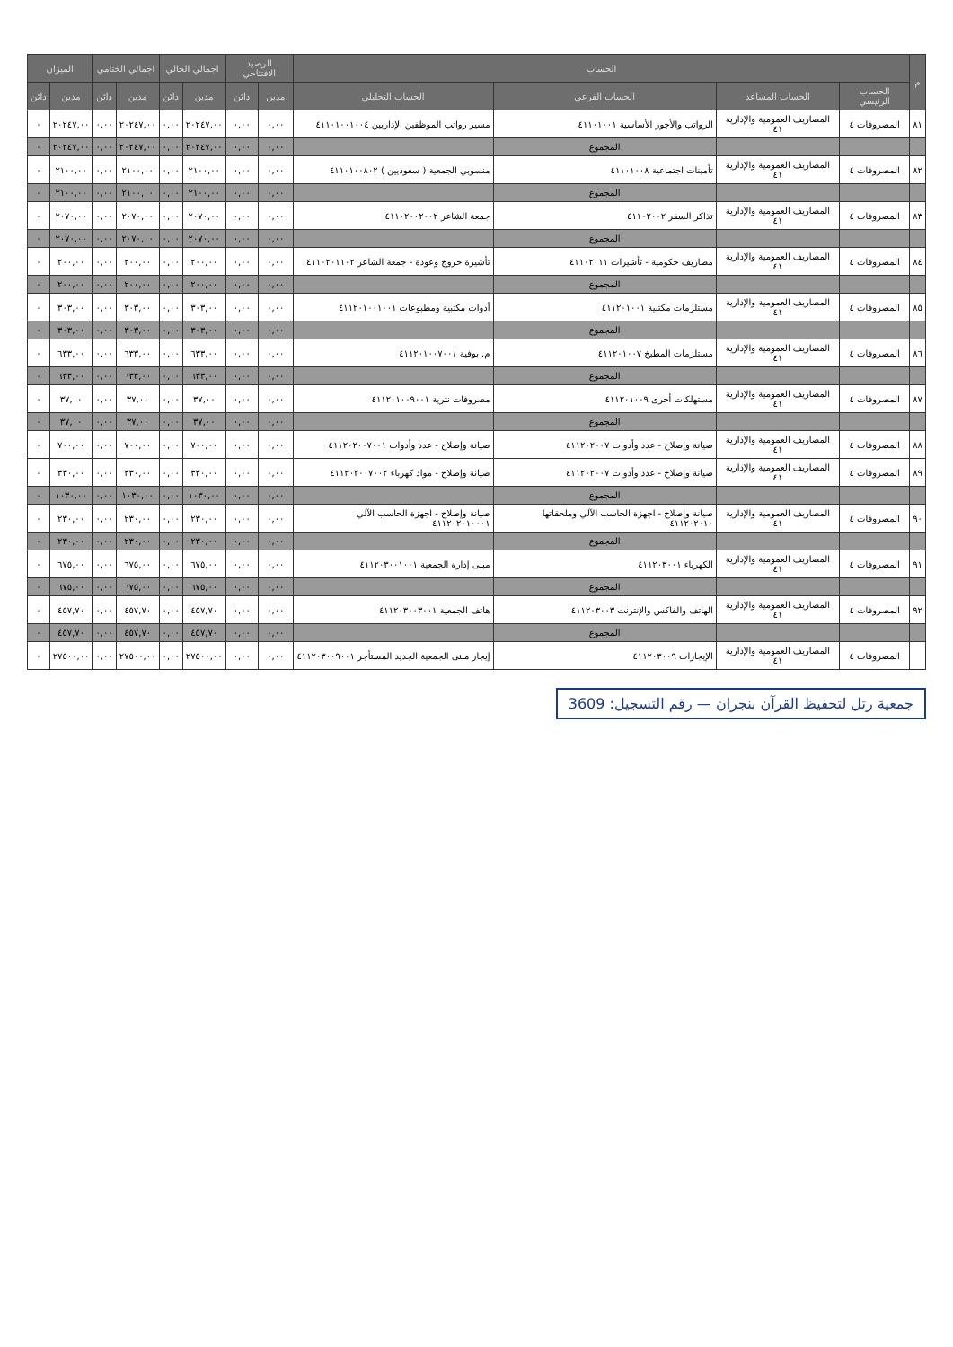| م | الحساب | | | | الرصيد الافتتاحي | | اجمالي الحالي | | اجمالي الختامي | | الميزان | |
| --- | --- | --- | --- | --- | --- | --- | --- | --- | --- | --- | --- | --- |
| | الحساب الرئيسي | الحساب المساعد | الحساب الفرعي | الحساب التحليلي | مدين | دائن | مدين | دائن | مدين | دائن | مدين | دائن |
| ٨١ | المصروفات ٤ | المصاريف العمومية والإدارية ٤١ | الرواتب والأجور الأساسية ٤١١٠١٠٠١ | مسير رواتب الموظفين الإداريين ٤١١٠١٠٠١٠٠٤ | ٠,٠٠ | ٠,٠٠ | ٢٠٢٤٧,٠٠ | ٠,٠٠ | ٢٠٢٤٧,٠٠ | ٠,٠٠ | ٢٠٢٤٧,٠٠ | ٠ |
| | | | المجموع | | ٠,٠٠ | ٠,٠٠ | ٢٠٢٤٧,٠٠ | ٠,٠٠ | ٢٠٢٤٧,٠٠ | ٠,٠٠ | ٢٠٢٤٧,٠٠ | ٠ |
| ٨٢ | المصروفات ٤ | المصاريف العمومية والإدارية ٤١ | تأمينات اجتماعية ٤١١٠١٠٠٨ | منسوبي الجمعية ( سعوديين ) ٤١١٠١٠٠٨٠٢ | ٠,٠٠ | ٠,٠٠ | ٢١٠٠,٠٠ | ٠,٠٠ | ٢١٠٠,٠٠ | ٠,٠٠ | ٢١٠٠,٠٠ | ٠ |
| | | | المجموع | | ٠,٠٠ | ٠,٠٠ | ٢١٠٠,٠٠ | ٠,٠٠ | ٢١٠٠,٠٠ | ٠,٠٠ | ٢١٠٠,٠٠ | ٠ |
| ٨٣ | المصروفات ٤ | المصاريف العمومية والإدارية ٤١ | تذاكر السفر ٤١١٠٢٠٠٢ | جمعة الشاعر ٤١١٠٢٠٠٢٠٠٢ | ٠,٠٠ | ٠,٠٠ | ٢٠٧٠,٠٠ | ٠,٠٠ | ٢٠٧٠,٠٠ | ٠,٠٠ | ٢٠٧٠,٠٠ | ٠ |
| | | | المجموع | | ٠,٠٠ | ٠,٠٠ | ٢٠٧٠,٠٠ | ٠,٠٠ | ٢٠٧٠,٠٠ | ٠,٠٠ | ٢٠٧٠,٠٠ | ٠ |
| ٨٤ | المصروفات ٤ | المصاريف العمومية والإدارية ٤١ | مصاريف حكومية - تأشيرات ٤١١٠٢٠١١ | تأشيرة خروج وعودة - جمعة الشاعر ٤١١٠٢٠١١٠٢ | ٠,٠٠ | ٠,٠٠ | ٢٠٠,٠٠ | ٠,٠٠ | ٢٠٠,٠٠ | ٠,٠٠ | ٢٠٠,٠٠ | ٠ |
| | | | المجموع | | ٠,٠٠ | ٠,٠٠ | ٢٠٠,٠٠ | ٠,٠٠ | ٢٠٠,٠٠ | ٠,٠٠ | ٢٠٠,٠٠ | ٠ |
| ٨٥ | المصروفات ٤ | المصاريف العمومية والإدارية ٤١ | مستلزمات مكتبية ٤١١٢٠١٠٠١ | أدوات مكتبية ومطبوعات ٤١١٢٠١٠٠١٠٠١ | ٠,٠٠ | ٠,٠٠ | ٣٠٣,٠٠ | ٠,٠٠ | ٣٠٣,٠٠ | ٠,٠٠ | ٣٠٣,٠٠ | ٠ |
| | | | المجموع | | ٠,٠٠ | ٠,٠٠ | ٣٠٣,٠٠ | ٠,٠٠ | ٣٠٣,٠٠ | ٠,٠٠ | ٣٠٣,٠٠ | ٠ |
| ٨٦ | المصروفات ٤ | المصاريف العمومية والإدارية ٤١ | مستلزمات المطبخ ٤١١٢٠١٠٠٧ | م. بوفية ٤١١٢٠١٠٠٧٠٠١ | ٠,٠٠ | ٠,٠٠ | ٦٣٣,٠٠ | ٠,٠٠ | ٦٣٣,٠٠ | ٠,٠٠ | ٦٣٣,٠٠ | ٠ |
| | | | المجموع | | ٠,٠٠ | ٠,٠٠ | ٦٣٣,٠٠ | ٠,٠٠ | ٦٣٣,٠٠ | ٠,٠٠ | ٦٣٣,٠٠ | ٠ |
| ٨٧ | المصروفات ٤ | المصاريف العمومية والإدارية ٤١ | مستهلكات أخرى ٤١١٢٠١٠٠٩ | مصروفات نثرية ٤١١٢٠١٠٠٩٠٠١ | ٠,٠٠ | ٠,٠٠ | ٣٧,٠٠ | ٠,٠٠ | ٣٧,٠٠ | ٠,٠٠ | ٣٧,٠٠ | ٠ |
| | | | المجموع | | ٠,٠٠ | ٠,٠٠ | ٣٧,٠٠ | ٠,٠٠ | ٣٧,٠٠ | ٠,٠٠ | ٣٧,٠٠ | ٠ |
| ٨٨ | المصروفات ٤ | المصاريف العمومية والإدارية ٤١ | صيانة وإصلاح - عدد وأدوات ٤١١٢٠٢٠٠٧ | صيانة وإصلاح - عدد وأدوات ٤١١٢٠٢٠٠٧٠٠١ | ٠,٠٠ | ٠,٠٠ | ٧٠٠,٠٠ | ٠,٠٠ | ٧٠٠,٠٠ | ٠,٠٠ | ٧٠٠,٠٠ | ٠ |
| ٨٩ | المصروفات ٤ | المصاريف العمومية والإدارية ٤١ | صيانة وإصلاح - عدد وأدوات ٤١١٢٠٢٠٠٧ | صيانة وإصلاح - مواد كهرباء ٤١١٢٠٢٠٠٧٠٠٢ | ٠,٠٠ | ٠,٠٠ | ٣٣٠,٠٠ | ٠,٠٠ | ٣٣٠,٠٠ | ٠,٠٠ | ٣٣٠,٠٠ | ٠ |
| | | | المجموع | | ٠,٠٠ | ٠,٠٠ | ١٠٣٠,٠٠ | ٠,٠٠ | ١٠٣٠,٠٠ | ٠,٠٠ | ١٠٣٠,٠٠ | ٠ |
| ٩٠ | المصروفات ٤ | المصاريف العمومية والإدارية ٤١ | صيانة وإصلاح - اجهزة الحاسب الآلي وملحقاتها ٤١١٢٠٢٠١٠ | صيانة وإصلاح - اجهزة الحاسب الآلي ٤١١٢٠٢٠١٠٠٠١ | ٠,٠٠ | ٠,٠٠ | ٢٣٠,٠٠ | ٠,٠٠ | ٢٣٠,٠٠ | ٠,٠٠ | ٢٣٠,٠٠ | ٠ |
| | | | المجموع | | ٠,٠٠ | ٠,٠٠ | ٢٣٠,٠٠ | ٠,٠٠ | ٢٣٠,٠٠ | ٠,٠٠ | ٢٣٠,٠٠ | ٠ |
| ٩١ | المصروفات ٤ | المصاريف العمومية والإدارية ٤١ | الكهرباء ٤١١٢٠٣٠٠١ | مبنى إدارة الجمعية ٤١١٢٠٣٠٠١٠٠١ | ٠,٠٠ | ٠,٠٠ | ٦٧٥,٠٠ | ٠,٠٠ | ٦٧٥,٠٠ | ٠,٠٠ | ٦٧٥,٠٠ | ٠ |
| | | | المجموع | | ٠,٠٠ | ٠,٠٠ | ٦٧٥,٠٠ | ٠,٠٠ | ٦٧٥,٠٠ | ٠,٠٠ | ٦٧٥,٠٠ | ٠ |
| ٩٢ | المصروفات ٤ | المصاريف العمومية والإدارية ٤١ | الهاتف والفاكس والإنترنت ٤١١٢٠٣٠٠٣ | هاتف الجمعية ٤١١٢٠٣٠٠٣٠٠١ | ٠,٠٠ | ٠,٠٠ | ٤٥٧,٧٠ | ٠,٠٠ | ٤٥٧,٧٠ | ٠,٠٠ | ٤٥٧,٧٠ | ٠ |
| | | | المجموع | | ٠,٠٠ | ٠,٠٠ | ٤٥٧,٧٠ | ٠,٠٠ | ٤٥٧,٧٠ | ٠,٠٠ | ٤٥٧,٧٠ | ٠ |
| | المصروفات ٤ | المصاريف العمومية والإدارية ٤١ | الإيجارات ٤١١٢٠٣٠٠٩ | إيجار مبنى الجمعية الجديد المستأجر ٤١١٢٠٣٠٠٩٠٠١ | ٠,٠٠ | ٠,٠٠ | ٢٧٥٠٠,٠٠ | ٠,٠٠ | ٢٧٥٠٠,٠٠ | ٠,٠٠ | ٢٧٥٠٠,٠٠ | ٠ |
جمعية رتل لتحفيظ القرآن بنجران — رقم التسجيل: 3609